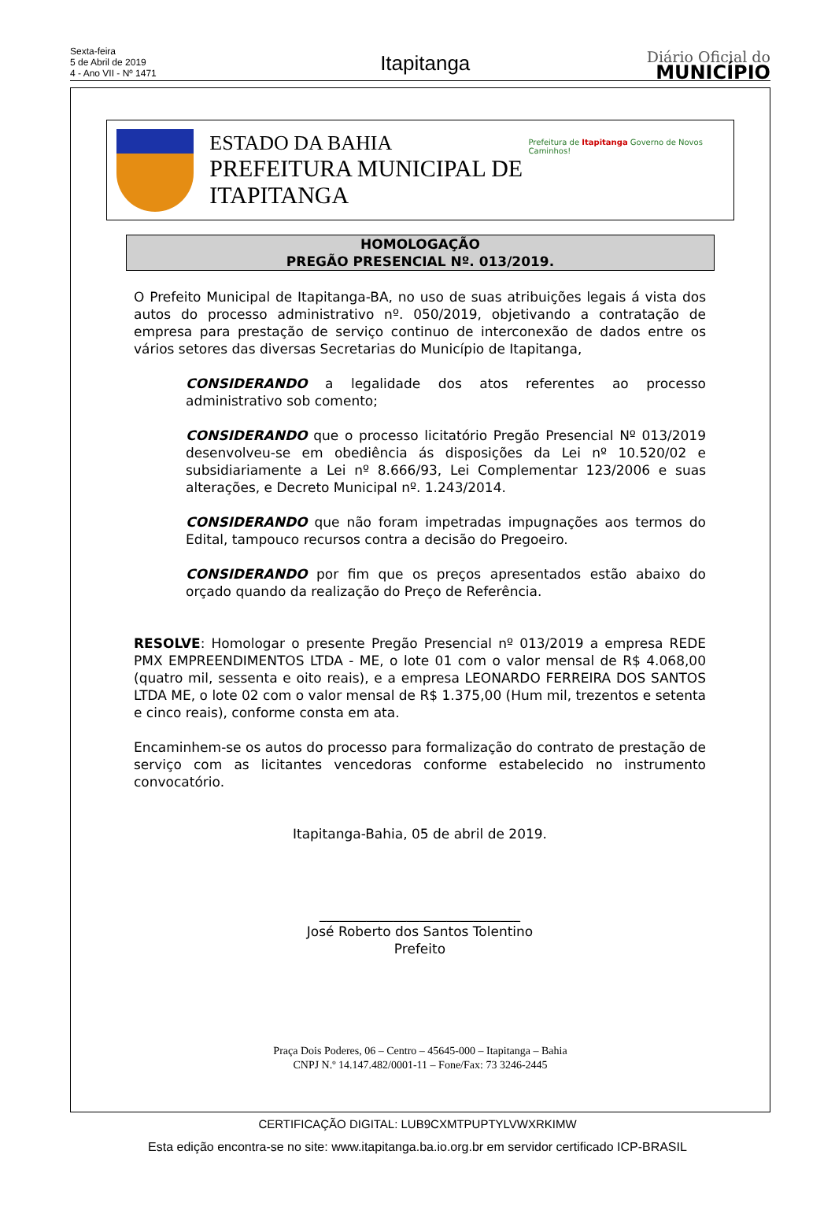Sexta-feira
5 de Abril de 2019
4 - Ano VII - Nº 1471
Itapitanga
Diário Oficial do
MUNICÍPIO
ESTADO DA BAHIA
PREFEITURA MUNICIPAL DE ITAPITANGA
Prefeitura de Itapitanga Governo de Novos Caminhos!
HOMOLOGAÇÃO
PREGÃO PRESENCIAL Nº. 013/2019.
O Prefeito Municipal de Itapitanga-BA, no uso de suas atribuições legais á vista dos autos do processo administrativo nº. 050/2019, objetivando a contratação de empresa para prestação de serviço continuo de interconexão de dados entre os vários setores das diversas Secretarias do Município de Itapitanga,
CONSIDERANDO a legalidade dos atos referentes ao processo administrativo sob comento;
CONSIDERANDO que o processo licitatório Pregão Presencial Nº 013/2019 desenvolveu-se em obediência ás disposições da Lei nº 10.520/02 e subsidiariamente a Lei nº 8.666/93, Lei Complementar 123/2006 e suas alterações, e Decreto Municipal nº. 1.243/2014.
CONSIDERANDO que não foram impetradas impugnações aos termos do Edital, tampouco recursos contra a decisão do Pregoeiro.
CONSIDERANDO por fim que os preços apresentados estão abaixo do orçado quando da realização do Preço de Referência.
RESOLVE: Homologar o presente Pregão Presencial nº 013/2019 a empresa REDE PMX EMPREENDIMENTOS LTDA - ME, o lote 01 com o valor mensal de R$ 4.068,00 (quatro mil, sessenta e oito reais), e a empresa LEONARDO FERREIRA DOS SANTOS LTDA ME, o lote 02 com o valor mensal de R$ 1.375,00 (Hum mil, trezentos e setenta e cinco reais), conforme consta em ata.
Encaminhem-se os autos do processo para formalização do contrato de prestação de serviço com as licitantes vencedoras conforme estabelecido no instrumento convocatório.
Itapitanga-Bahia, 05 de abril de 2019.
______________________________
José Roberto dos Santos Tolentino
Prefeito
Praça Dois Poderes, 06 – Centro – 45645-000 – Itapitanga – Bahia
CNPJ N.º 14.147.482/0001-11 – Fone/Fax: 73 3246-2445
CERTIFICAÇÃO DIGITAL: LUB9CXMTPUPTYLVWXRKIMW
Esta edição encontra-se no site: www.itapitanga.ba.io.org.br em servidor certificado ICP-BRASIL